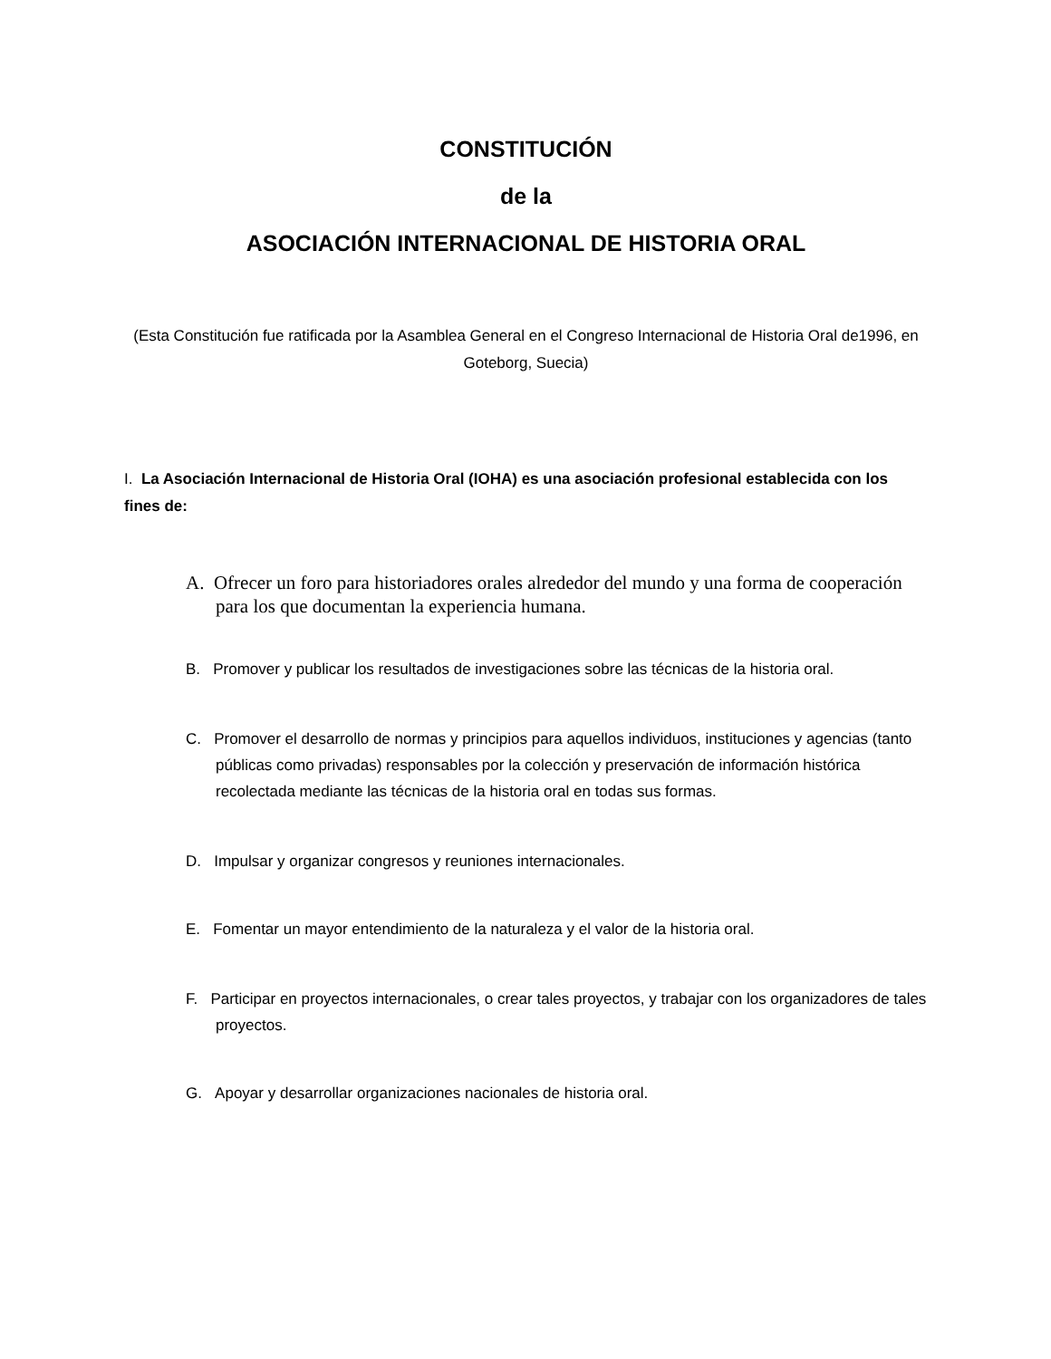CONSTITUCIÓN
de la
ASOCIACIÓN INTERNACIONAL DE HISTORIA ORAL
(Esta Constitución fue ratificada por la Asamblea General en el Congreso Internacional de Historia Oral de1996, en Goteborg, Suecia)
I. La Asociación Internacional de Historia Oral (IOHA) es una asociación profesional establecida con los fines de:
A. Ofrecer un foro para historiadores orales alrededor del mundo y una forma de cooperación para los que documentan la experiencia humana.
B. Promover y publicar los resultados de investigaciones sobre las técnicas de la historia oral.
C. Promover el desarrollo de normas y principios para aquellos individuos, instituciones y agencias (tanto públicas como privadas) responsables por la colección y preservación de información histórica recolectada mediante las técnicas de la historia oral en todas sus formas.
D. Impulsar y organizar congresos y reuniones internacionales.
E. Fomentar un mayor entendimiento de la naturaleza y el valor de la historia oral.
F. Participar en proyectos internacionales, o crear tales proyectos, y trabajar con los organizadores de tales proyectos.
G. Apoyar y desarrollar organizaciones nacionales de historia oral.